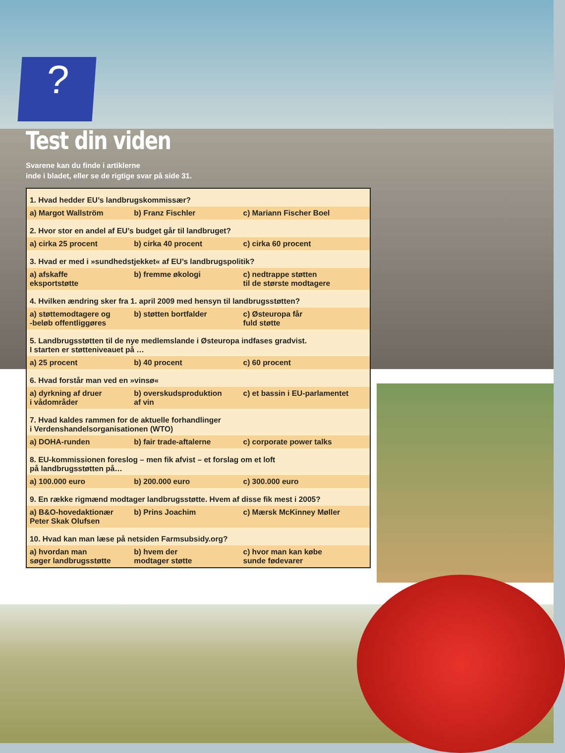?
Test din viden
Svarene kan du finde i artiklerne
inde i bladet, eller se de rigtige svar på side 31.
| 1. Hvad hedder EU’s landbrugskommissær? | | |
| a) Margot Wallström | b) Franz Fischler | c) Mariann Fischer Boel |
| 2. Hvor stor en andel af EU’s budget går til landbruget? | | |
| a) cirka 25 procent | b) cirka 40 procent | c) cirka 60 procent |
| 3. Hvad er med i »sundhedstjekket« af EU’s landbrugspolitik? | | |
| a) afskaffe eksportstøtte | b) fremme økologi | c) nedtrappe støtten til de største modtagere |
| 4. Hvilken ændring sker fra 1. april 2009 med hensyn til landbrugsstøtten? | | |
| a) støttemodtagere og -beløb offentliggøres | b) støtten bortfalder | c) Østeuropa får fuld støtte |
| 5. Landbrugsstøtten til de nye medlemslande i Østeuropa indfases gradvist. I starten er støtteniveauet på … | | |
| a) 25 procent | b) 40 procent | c) 60 procent |
| 6. Hvad forstår man ved en »vinsø« | | |
| a) dyrkning af druer i vådområder | b) overskudsproduktion af vin | c) et bassin i EU-parlamentet |
| 7. Hvad kaldes rammen for de aktuelle forhandlinger i Verdenshandelsorganisationen (WTO) | | |
| a) DOHA-runden | b) fair trade-aftalerne | c) corporate power talks |
| 8. EU-kommissionen foreslog – men fik afvist – et forslag om et loft på landbrugsstøtten på… | | |
| a) 100.000 euro | b) 200.000 euro | c) 300.000 euro |
| 9. En række rigmænd modtager landbrugsstøtte. Hvem af disse fik mest i 2005? | | |
| a) B&O-hovedaktionær Peter Skak Olufsen | b) Prins Joachim | c) Mærsk McKinney Møller |
| 10. Hvad kan man læse på netsiden Farmsubsidy.org? | | |
| a) hvordan man søger landbrugsstøtte | b) hvem der modtager støtte | c) hvor man kan købe sunde fødevarer |